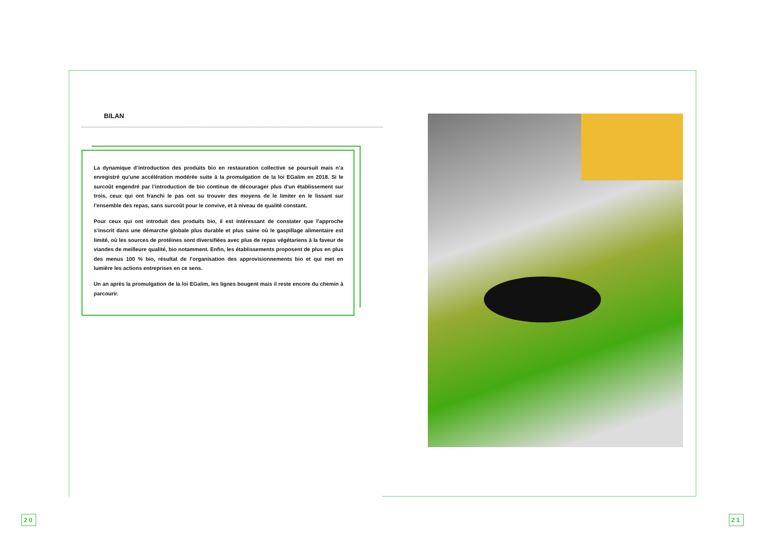BILAN
La dynamique d’introduction des produits bio en restauration collective se poursuit mais n’a enregistré qu’une accélération modérée suite à la promulgation de la loi EGalim en 2018. Si le surcoût engendré par l’introduction de bio continue de décourager plus d’un établissement sur trois, ceux qui ont franchi le pas ont su trouver des moyens de le limiter en le lissant sur l’ensemble des repas, sans surcoût pour le convive, et à niveau de qualité constant.
Pour ceux qui ont introduit des produits bio, il est intéressant de constater que l’approche s’inscrit dans une démarche globale plus durable et plus saine où le gaspillage alimentaire est limité, où les sources de protéines sont diversifiées avec plus de repas végétariens à la faveur de viandes de meilleure qualité, bio notamment. Enfin, les établissements proposent de plus en plus des menus 100 % bio, résultat de l’organisation des approvisionnements bio et qui met en lumière les actions entreprises en ce sens.
Un an après la promulgation de la loi EGalim, les lignes bougent mais il reste encore du chemin à parcourir.
20 21